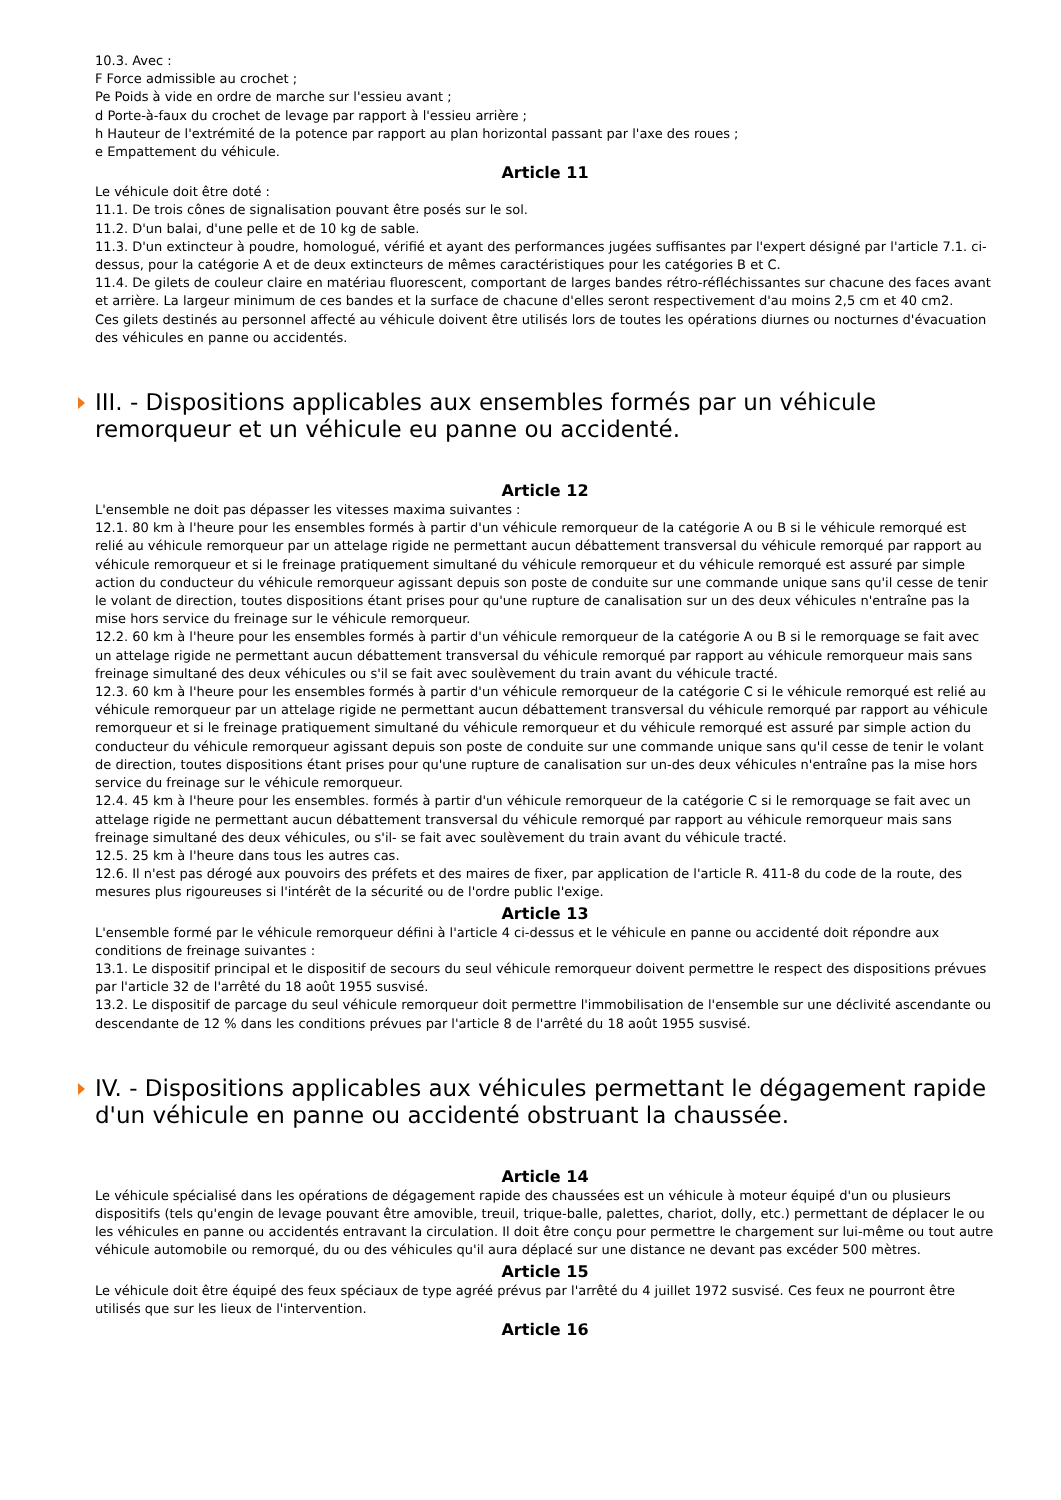10.3. Avec :
F Force admissible au crochet ;
Pe Poids à vide en ordre de marche sur l'essieu avant ;
d Porte-à-faux du crochet de levage par rapport à l'essieu arrière ;
h Hauteur de l'extrémité de la potence par rapport au plan horizontal passant par l'axe des roues ;
e Empattement du véhicule.
Article 11
Le véhicule doit être doté :
11.1. De trois cônes de signalisation pouvant être posés sur le sol.
11.2. D'un balai, d'une pelle et de 10 kg de sable.
11.3. D'un extincteur à poudre, homologué, vérifié et ayant des performances jugées suffisantes par l'expert désigné par l'article 7.1. ci-dessus, pour la catégorie A et de deux extincteurs de mêmes caractéristiques pour les catégories B et C.
11.4. De gilets de couleur claire en matériau fluorescent, comportant de larges bandes rétro-réfléchissantes sur chacune des faces avant et arrière. La largeur minimum de ces bandes et la surface de chacune d'elles seront respectivement d'au moins 2,5 cm et 40 cm2.
Ces gilets destinés au personnel affecté au véhicule doivent être utilisés lors de toutes les opérations diurnes ou nocturnes d'évacuation des véhicules en panne ou accidentés.
III. - Dispositions applicables aux ensembles formés par un véhicule remorqueur et un véhicule eu panne ou accidenté.
Article 12
L'ensemble ne doit pas dépasser les vitesses maxima suivantes :
12.1. 80 km à l'heure pour les ensembles formés à partir d'un véhicule remorqueur de la catégorie A ou B si le véhicule remorqué est relié au véhicule remorqueur par un attelage rigide ne permettant aucun débattement transversal du véhicule remorqué par rapport au véhicule remorqueur et si le freinage pratiquement simultané du véhicule remorqueur et du véhicule remorqué est assuré par simple action du conducteur du véhicule remorqueur agissant depuis son poste de conduite sur une commande unique sans qu'il cesse de tenir le volant de direction, toutes dispositions étant prises pour qu'une rupture de canalisation sur un des deux véhicules n'entraîne pas la mise hors service du freinage sur le véhicule remorqueur.
12.2. 60 km à l'heure pour les ensembles formés à partir d'un véhicule remorqueur de la catégorie A ou B si le remorquage se fait avec un attelage rigide ne permettant aucun débattement transversal du véhicule remorqué par rapport au véhicule remorqueur mais sans freinage simultané des deux véhicules ou s'il se fait avec soulèvement du train avant du véhicule tracté.
12.3. 60 km à l'heure pour les ensembles formés à partir d'un véhicule remorqueur de la catégorie C si le véhicule remorqué est relié au véhicule remorqueur par un attelage rigide ne permettant aucun débattement transversal du véhicule remorqué par rapport au véhicule remorqueur et si le freinage pratiquement simultané du véhicule remorqueur et du véhicule remorqué est assuré par simple action du conducteur du véhicule remorqueur agissant depuis son poste de conduite sur une commande unique sans qu'il cesse de tenir le volant de direction, toutes dispositions étant prises pour qu'une rupture de canalisation sur un-des deux véhicules n'entraîne pas la mise hors service du freinage sur le véhicule remorqueur.
12.4. 45 km à l'heure pour les ensembles. formés à partir d'un véhicule remorqueur de la catégorie C si le remorquage se fait avec un attelage rigide ne permettant aucun débattement transversal du véhicule remorqué par rapport au véhicule remorqueur mais sans freinage simultané des deux véhicules, ou s'il- se fait avec soulèvement du train avant du véhicule tracté.
12.5. 25 km à l'heure dans tous les autres cas.
12.6. Il n'est pas dérogé aux pouvoirs des préfets et des maires de fixer, par application de l'article R. 411-8 du code de la route, des mesures plus rigoureuses si l'intérêt de la sécurité ou de l'ordre public l'exige.
Article 13
L'ensemble formé par le véhicule remorqueur défini à l'article 4 ci-dessus et le véhicule en panne ou accidenté doit répondre aux conditions de freinage suivantes :
13.1. Le dispositif principal et le dispositif de secours du seul véhicule remorqueur doivent permettre le respect des dispositions prévues par l'article 32 de l'arrêté du 18 août 1955 susvisé.
13.2. Le dispositif de parcage du seul véhicule remorqueur doit permettre l'immobilisation de l'ensemble sur une déclivité ascendante ou descendante de 12 % dans les conditions prévues par l'article 8 de l'arrêté du 18 août 1955 susvisé.
IV. - Dispositions applicables aux véhicules permettant le dégagement rapide d'un véhicule en panne ou accidenté obstruant la chaussée.
Article 14
Le véhicule spécialisé dans les opérations de dégagement rapide des chaussées est un véhicule à moteur équipé d'un ou plusieurs dispositifs (tels qu'engin de levage pouvant être amovible, treuil, trique-balle, palettes, chariot, dolly, etc.) permettant de déplacer le ou les véhicules en panne ou accidentés entravant la circulation. Il doit être conçu pour permettre le chargement sur lui-même ou tout autre véhicule automobile ou remorqué, du ou des véhicules qu'il aura déplacé sur une distance ne devant pas excéder 500 mètres.
Article 15
Le véhicule doit être équipé des feux spéciaux de type agréé prévus par l'arrêté du 4 juillet 1972 susvisé. Ces feux ne pourront être utilisés que sur les lieux de l'intervention.
Article 16